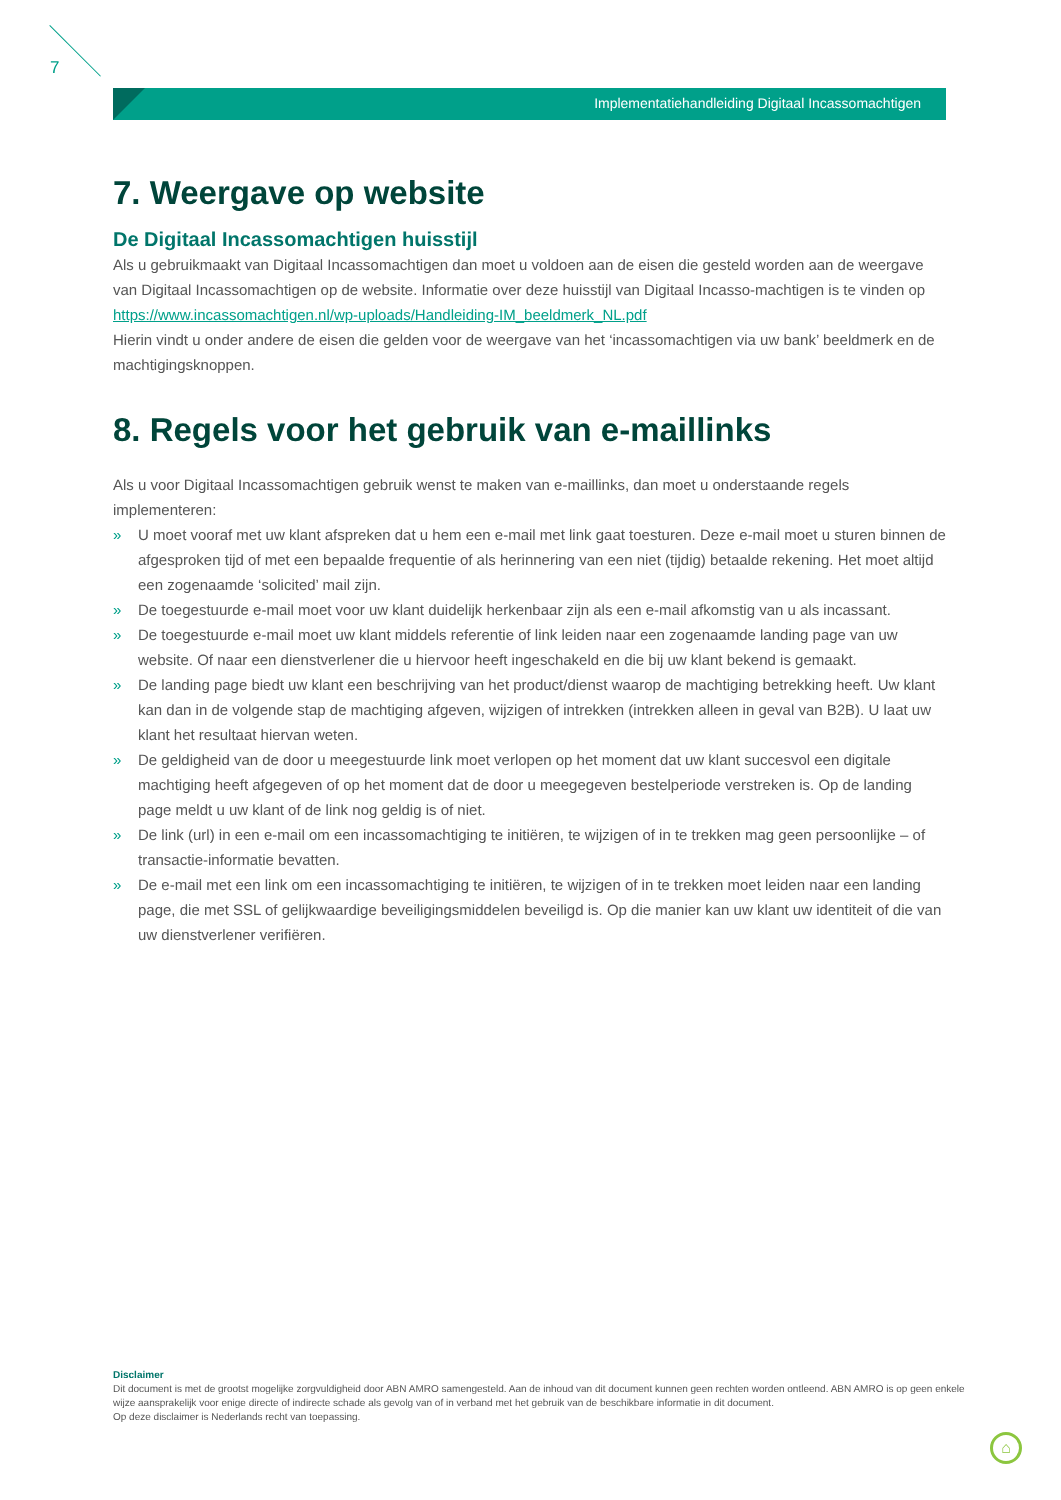7
Implementatiehandleiding Digitaal Incassomachtigen
7. Weergave op website
De Digitaal Incassomachtigen huisstijl
Als u gebruikmaakt van Digitaal Incassomachtigen dan moet u voldoen aan de eisen die gesteld worden aan de weergave van Digitaal Incassomachtigen op de website. Informatie over deze huisstijl van Digitaal Incasso-machtigen is te vinden op https://www.incassomachtigen.nl/wp-uploads/Handleiding-IM_beeldmerk_NL.pdf
Hierin vindt u onder andere de eisen die gelden voor de weergave van het ‘incassomachtigen via uw bank’ beeldmerk en de machtigingsknoppen.
8. Regels voor het gebruik van e-maillinks
Als u voor Digitaal Incassomachtigen gebruik wenst te maken van e-maillinks, dan moet u onderstaande regels implementeren:
» U moet vooraf met uw klant afspreken dat u hem een e-mail met link gaat toesturen. Deze e-mail moet u sturen binnen de afgesproken tijd of met een bepaalde frequentie of als herinnering van een niet (tijdig) betaalde rekening. Het moet altijd een zogenaamde ‘solicited’ mail zijn.
» De toegestuurde e-mail moet voor uw klant duidelijk herkenbaar zijn als een e-mail afkomstig van u als incassant.
» De toegestuurde e-mail moet uw klant middels referentie of link leiden naar een zogenaamde landing page van uw website. Of naar een dienstverlener die u hiervoor heeft ingeschakeld en die bij uw klant bekend is gemaakt.
» De landing page biedt uw klant een beschrijving van het product/dienst waarop de machtiging betrekking heeft. Uw klant kan dan in de volgende stap de machtiging afgeven, wijzigen of intrekken (intrekken alleen in geval van B2B). U laat uw klant het resultaat hiervan weten.
» De geldigheid van de door u meegestuurde link moet verlopen op het moment dat uw klant succesvol een digitale machtiging heeft afgegeven of op het moment dat de door u meegegeven bestelperiode verstreken is. Op de landing page meldt u uw klant of de link nog geldig is of niet.
» De link (url) in een e-mail om een incassomachtiging te initiëren, te wijzigen of in te trekken mag geen persoonlijke – of transactie-informatie bevatten.
» De e-mail met een link om een incassomachtiging te initiëren, te wijzigen of in te trekken moet leiden naar een landing page, die met SSL of gelijkwaardige beveiligingsmiddelen beveiligd is. Op die manier kan uw klant uw identiteit of die van uw dienstverlener verifiëren.
Disclaimer
Dit document is met de grootst mogelijke zorgvuldigheid door ABN AMRO samengesteld. Aan de inhoud van dit document kunnen geen rechten worden ontleend. ABN AMRO is op geen enkele wijze aansprakelijk voor enige directe of indirecte schade als gevolg van of in verband met het gebruik van de beschikbare informatie in dit document.
Op deze disclaimer is Nederlands recht van toepassing.
⌂